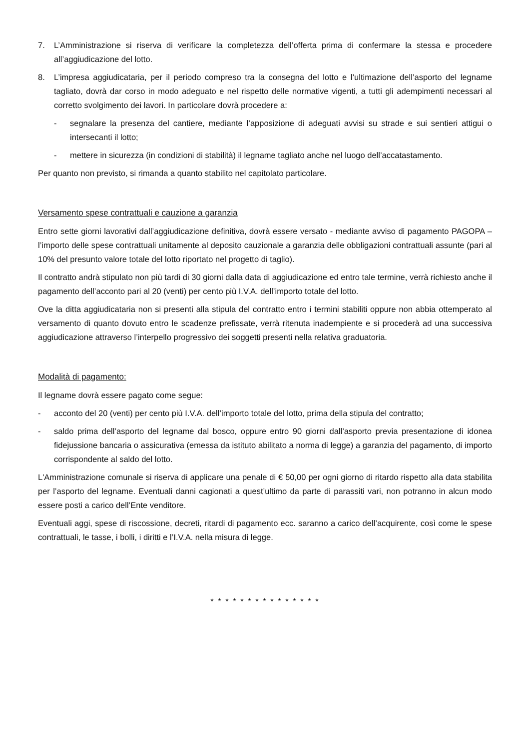7. L’Amministrazione si riserva di verificare la completezza dell’offerta prima di confermare la stessa e procedere all’aggiudicazione del lotto.
8. L’impresa aggiudicataria, per il periodo compreso tra la consegna del lotto e l’ultimazione dell’asporto del legname tagliato, dovrà dar corso in modo adeguato e nel rispetto delle normative vigenti, a tutti gli adempimenti necessari al corretto svolgimento dei lavori. In particolare dovrà procedere a:
- segnalare la presenza del cantiere, mediante l’apposizione di adeguati avvisi su strade e sui sentieri attigui o intersecanti il lotto;
- mettere in sicurezza (in condizioni di stabilità) il legname tagliato anche nel luogo dell’accatastamento.
Per quanto non previsto, si rimanda a quanto stabilito nel capitolato particolare.
Versamento spese contrattuali e cauzione a garanzia
Entro sette giorni lavorativi dall’aggiudicazione definitiva, dovrà essere versato - mediante avviso di pagamento PAGOPA – l’importo delle spese contrattuali unitamente al deposito cauzionale a garanzia delle obbligazioni contrattuali assunte (pari al 10% del presunto valore totale del lotto riportato nel progetto di taglio).
Il contratto andrà stipulato non più tardi di 30 giorni dalla data di aggiudicazione ed entro tale termine, verrà richiesto anche il pagamento dell’acconto pari al 20 (venti) per cento più I.V.A. dell’importo totale del lotto.
Ove la ditta aggiudicataria non si presenti alla stipula del contratto entro i termini stabiliti oppure non abbia ottemperato al versamento di quanto dovuto entro le scadenze prefissate, verrà ritenuta inadempiente e si procederà ad una successiva aggiudicazione attraverso l’interpello progressivo dei soggetti presenti nella relativa graduatoria.
Modalità di pagamento:
Il legname dovrà essere pagato come segue:
- acconto del 20 (venti) per cento più I.V.A. dell’importo totale del lotto, prima della stipula del contratto;
- saldo prima dell’asporto del legname dal bosco, oppure entro 90 giorni dall’asporto previa presentazione di idonea fidejussione bancaria o assicurativa (emessa da istituto abilitato a norma di legge) a garanzia del pagamento, di importo corrispondente al saldo del lotto.
L'Amministrazione comunale si riserva di applicare una penale di € 50,00 per ogni giorno di ritardo rispetto alla data stabilita per l’asporto del legname. Eventuali danni cagionati a quest’ultimo da parte di parassiti vari, non potranno in alcun modo essere posti a carico dell’Ente venditore.
Eventuali aggi, spese di riscossione, decreti, ritardi di pagamento ecc. saranno a carico dell’acquirente, così come le spese contrattuali, le tasse, i bolli, i diritti e l’I.V.A. nella misura di legge.
* * * * * * * * * * * * * * *